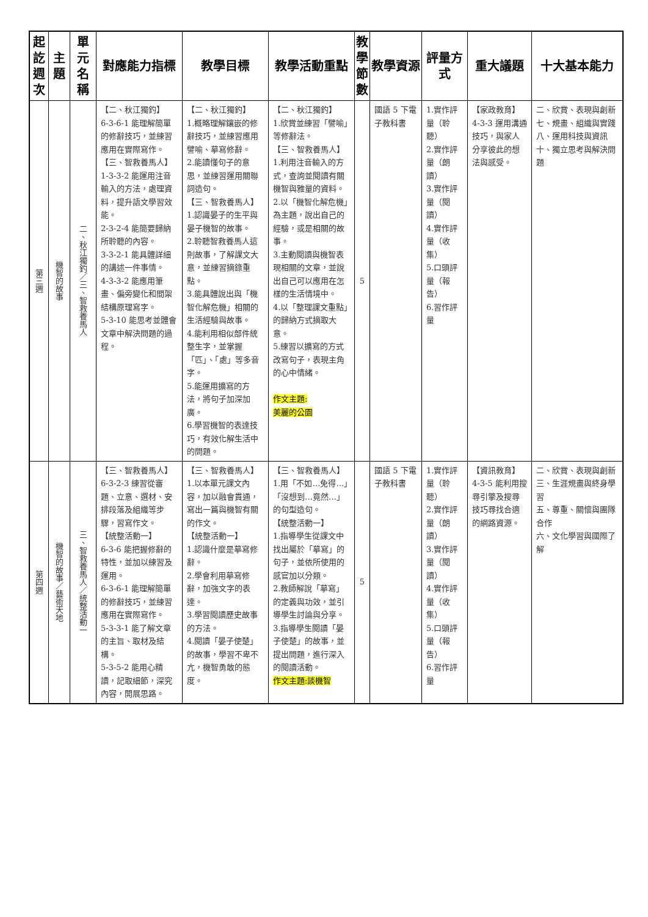| 起訖週次 | 主題 | 單元名稱 | 對應能力指標 | 教學目標 | 教學活動重點 | 教學節數 | 教學資源 | 評量方式 | 重大議題 | 十大基本能力 |
| --- | --- | --- | --- | --- | --- | --- | --- | --- | --- | --- |
| 第三週 | 機智的故事 | 二、秋江獨釣／三、智救養馬人 | 【二、秋江獨釣】 6-3-6-1 能理解簡單的修辭技巧，並練習應用在實際寫作。 【三、智救養馬人】 1-3-3-2 能運用注音輸入的方法，處理資料，提升語文學習效能。 2-3-2-4 能簡要歸納所聆聽的內容。 3-3-2-1 能具體詳細的講述一件事情。 4-3-3-2 能應用筆畫、偏旁變化和間架結構原理寫字。 5-3-10 能思考並體會文章中解決問題的過程。 | 【二、秋江獨釣】 1.概略理解鑲嵌的修辭技巧，並練習應用譬喻、摹寫修辭。 2.能讀懂句子的意思，並練習運用關聯詞造句。 【三、智救養馬人】 1.認識晏子的生平與晏子機智的故事。 2.聆聽智救養馬人這則故事，了解課文大意，並練習摘錄重點。 3.能具體說出與「機智化解危機」相關的生活經驗與故事。 4.能利用相似部件統整生字，並掌握「匹」、「處」等多音字。 5.能運用擴寫的方法，將句子加深加廣。 6.學習機智的表達技巧，有效化解生活中的問題。 | 【二、秋江獨釣】 1.欣賞並練習「譬喻」等修辭法。 【三、智救養馬人】 1.利用注音輸入的方式，查詢並閱讀有關機智與雅量的資料。 2.以「機智化解危機」為主題，說出自己的經驗，或是相關的故事。 3.主動閱讀與機智表現相關的文章，並說出自己可以應用在怎樣的生活情境中。 4.以「整理課文重點」的歸納方式摘取大意。 5.練習以擴寫的方式改寫句子，表現主角的心中情緒。 作文主題: 美麗的公園 | 5 | 國語 5 下電子教科書 | 1.實作評量（聆聽） 2.實作評量（朗讀） 3.實作評量（閱讀） 4.實作評量（收集） 5.口頭評量（報告） 6.習作評量 | 【家政教育】 4-3-3 運用溝通技巧，與家人分享彼此的想法與感受。 | 二、欣賞、表現與創新 七、規畫、組織與實踐 八、運用科技與資訊 十、獨立思考與解決問題 |
| 第四週 | 機智的故事／藝術天地 | 三、智救養馬人／統整活動一 | 【三、智救養馬人】 6-3-2-3 練習從審題、立意、選材、安排段落及組織等步驟，習寫作文。 【統整活動一】 6-3-6 能把握修辭的特性，並加以練習及運用。 6-3-6-1 能理解簡單的修辭技巧，並練習應用在實際寫作。 5-3-3-1 能了解文章的主旨、取材及結構。 5-3-5-2 能用心精讀，記取細節，深究內容，開展思路。 | 【三、智救養馬人】 1.以本單元課文內容，加以融會貫通，寫出一篇與機智有關的作文。 【統整活動一】 1.認識什麼是摹寫修辭。 2.學會利用摹寫修辭，加強文字的表達。 3.學習閱讀歷史故事的方法。 4.閱讀「晏子使楚」的故事，學習不卑不亢，機智勇敢的態度。 | 【三、智救養馬人】 1.用「不如…免得…」「沒想到…竟然…」的句型造句。 【統整活動一】 1.指導學生從課文中找出屬於「摹寫」的句子，並依所使用的感官加以分類。 2.教師解說「摹寫」的定義與功效，並引導學生討論與分享。 3.指導學生閱讀「晏子使楚」的故事，並提出問題，進行深入的閱讀活動。 作文主題:談機智 | 5 | 國語 5 下電子教科書 | 1.實作評量（聆聽） 2.實作評量（朗讀） 3.實作評量（閱讀） 4.實作評量（收集） 5.口頭評量（報告） 6.習作評量 | 【資訊教育】 4-3-5 能利用搜尋引擎及搜尋技巧尋找合適的網路資源。 | 二、欣賞、表現與創新 三、生涯規畫與終身學習 五、尊重、關懷與團隊合作 六、文化學習與國際了解 |